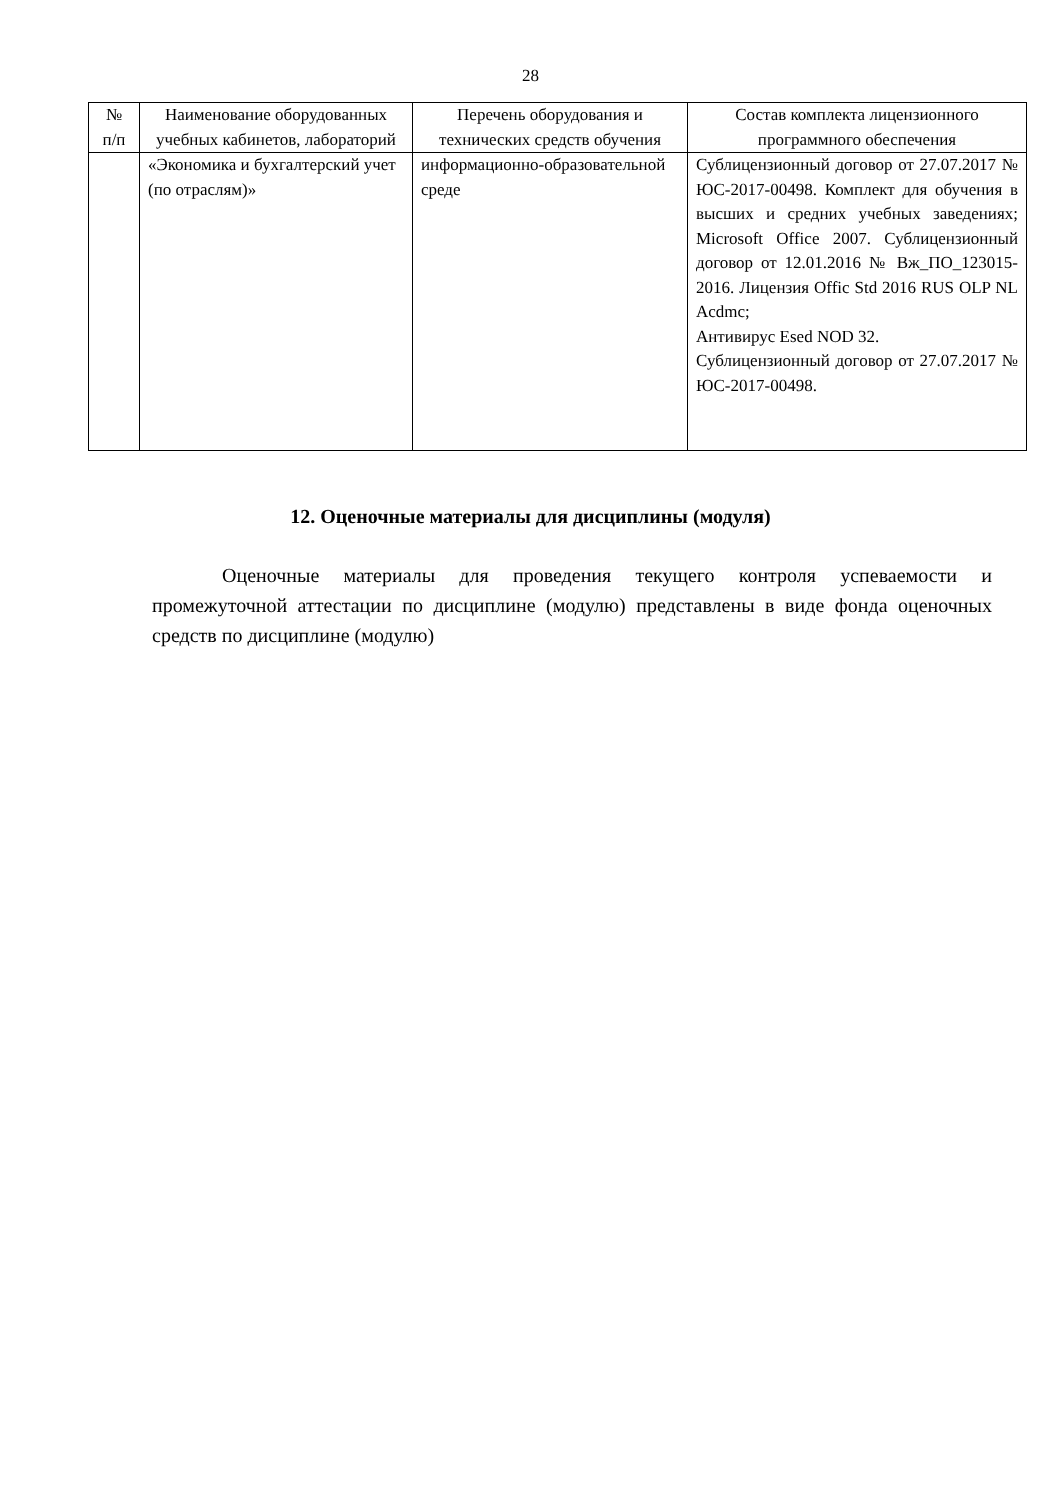28
| № п/п | Наименование оборудованных учебных кабинетов, лабораторий | Перечень оборудования и технических средств обучения | Состав комплекта лицензионного программного обеспечения |
| --- | --- | --- | --- |
| | «Экономика и бухгалтерский учет (по отраслям)» | информационно-образовательной среде | Сублицензионный договор от 27.07.2017 № ЮС-2017-00498. Комплект для обучения в высших и средних учебных заведениях; Microsoft Office 2007. Сублицензионный договор от 12.01.2016 № Вж_ПО_123015-2016. Лицензия Offic Std 2016 RUS OLP NL Acdmc; Антивирус Esed NOD 32. Сублицензионный договор от 27.07.2017 № ЮС-2017-00498. |
12. Оценочные материалы для дисциплины (модуля)
Оценочные материалы для проведения текущего контроля успеваемости и промежуточной аттестации по дисциплине (модулю) представлены в виде фонда оценочных средств по дисциплине (модулю)